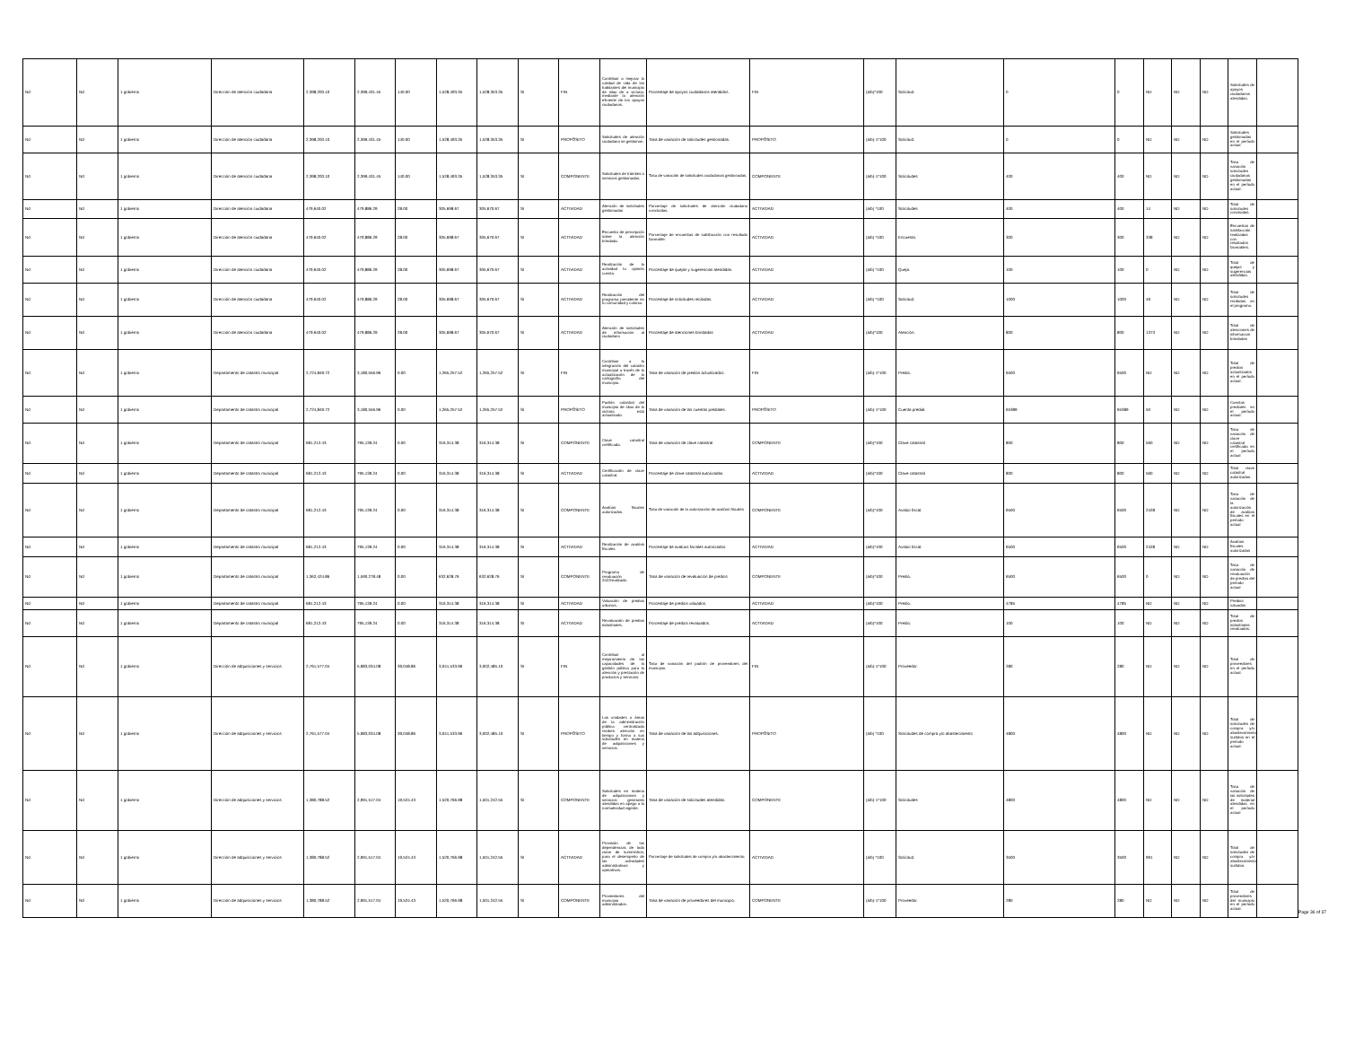| Nd | Nd | 1 gobierno | Dirección de atención ciudadana | 2,398,200.10 | 2,399,431.45 | 140.00 | 1,528,493.35 | 1,528,353.35 | SI | FIN | Contribuir a mejorar la calidad de vida de los habitantes del municipio de silao de a victoria, mediante la atención eficiente de los apoyos ciudadanos. | Porcentaje de apoyos ciudadanos atendidos. | FIN | (a/b)*100 | Solicitud. | 0 | 0 | ND | ND | ND | Solicitudes de apoyos ciudadanos atendidas. | |
| Nd | Nd | 1 gobierno | Dirección de atención ciudadana | 2,398,200.10 | 2,399,431.45 | 140.00 | 1,528,493.35 | 1,528,353.35 | SI | PROPÓSITO | Solicitudes de atención ciudadana se gestionan. | Tasa de variación de solicitudes gestionadas. | PROPÓSITO | (a/b)-1*100 | Solicitud. | 0 | 0 | ND | ND | ND | Solicitudes gestionadas en el período actual | |
| Nd | Nd | 1 gobierno | Dirección de atención ciudadana | 2,398,200.10 | 2,399,431.45 | 140.00 | 1,528,493.35 | 1,528,353.35 | SI | COMPONENTE | Solicitudes de trámites o servicios gestionadas. | Tasa de variación de solicitudes ciudadanas gestionadas. | COMPONENTE | (a/b)-1*100 | Solicitudes | 400 | 400 | ND | ND | ND | Tasa de variación solicitudes ciudadanas gestionadas en el período actual. | |
| Nd | Nd | 1 gobierno | Dirección de atención ciudadana | 479,640.02 | 479,886.29 | 28.00 | 305,698.67 | 305,670.67 | SI | ACTIVIDAD | Atención de solicitudes gestionadas | Porcentaje de solicitudes de atención ciudadana concluidas. | ACTIVIDAD | (a/b) *100 | Solicitudes | 400 | 400 | 14 | ND | ND | Total de solicitudes concluidas. | |
| Nd | Nd | 1 gobierno | Dirección de atención ciudadana | 479,640.02 | 479,886.29 | 28.00 | 305,698.67 | 305,670.67 | SI | ACTIVIDAD | Encuesta de percepción sobre la atención brindada. | Porcentaje de encuestas de satisfacción con resultado favorable. | ACTIVIDAD | (a/b) *100 | Encuesta. | 300 | 300 | 338 | ND | ND | Encuestas de satisfacción realizadas con resultados favorables. | |
| Nd | Nd | 1 gobierno | Dirección de atención ciudadana | 479,640.02 | 479,886.29 | 28.00 | 305,698.67 | 305,670.67 | SI | ACTIVIDAD | Realización de la actividad tu opinión cuenta. | Porcentaje de quejas y sugerencias atendidas. | ACTIVIDAD | (a/b) *100 | Queja. | 100 | 100 | 0 | ND | ND | Total de quejas y sugerencias atendidas. | |
| Nd | Nd | 1 gobierno | Dirección de atención ciudadana | 479,640.02 | 479,886.29 | 28.00 | 305,698.67 | 305,670.67 | SI | ACTIVIDAD | Realización del programa presidente en tu comunidad y colonia. | Porcentaje de solicitudes recibidas. | ACTIVIDAD | (a/b) *100 | Solicitud. | 1000 | 1000 | 49 | ND | ND | Total de solicitudes recibidas en el programa. | |
| Nd | Nd | 1 gobierno | Dirección de atención ciudadana | 479,640.02 | 479,886.29 | 28.00 | 305,698.67 | 305,670.67 | SI | ACTIVIDAD | Atención de solicitudes de información al ciudadano | Porcentaje de atenciones brindadas | ACTIVIDAD | (a/b)*100 | Atención. | 800 | 800 | 1373 | ND | ND | Total de atenciones de informacion brindadas | |
| Nd | Nd | 1 gobierno | Departamento de catastro municipal | 2,724,849.72 | 3,180,556.96 | 0.00 | 1,265,257.52 | 1,265,257.52 | SI | FIN | Contribuir a la integración del catastro municipal a través de la actualización de la cartografía del municipio. | Tasa de variación de predios actualizados. | FIN | (a/b)-1*100 | Predio. | 6500 | 6500 | ND | ND | ND | Total de predios actualizados en el período actual. | |
| Nd | Nd | 1 gobierno | Departamento de catastro municipal | 2,724,849.72 | 3,180,556.96 | 0.00 | 1,265,257.52 | 1,265,257.52 | SI | PROPÓSITO | Padrón catastral del municipio de silao de la victoria está actualizado. | Tasa de variación de las cuentas prediales. | PROPÓSITO | (a/b)-1*100 | Cuenta predial. | 65389 | 65389 | 50 | ND | ND | Cuentas prediales en el período actual. | |
| Nd | Nd | 1 gobierno | Departamento de catastro municipal | 681,212.43 | 795,139.24 | 0.00 | 316,314.38 | 316,314.38 | SI | COMPONENTE | Clave catastral certificada. | Tasa de variación de clave catastral | COMPONENTE | (a/b)*100 | Clave catastral | 800 | 800 | 560 | ND | ND | Tasa de variación de clave catastral certificada en el período actual | |
| Nd | Nd | 1 gobierno | Departamento de catastro municipal | 681,212.43 | 795,139.24 | 0.00 | 316,314.38 | 316,314.38 | SI | ACTIVIDAD | Certificación de clave catastral. | Porcentaje de clave catastral autorizadas. | ACTIVIDAD | (a/b)*100 | Clave catastral | 800 | 800 | 560 | ND | ND | Total clave catastral autorizadas. | |
| Nd | Nd | 1 gobierno | Departamento de catastro municipal | 681,212.43 | 795,139.24 | 0.00 | 316,314.38 | 316,314.38 | SI | COMPONENTE | Avalúos fiscales autorizados. | Tasa de variación de la autorización de avalúos fiscales | COMPONENTE | (a/b)*100 | Avalúo fiscal. | 6500 | 6500 | 2428 | ND | ND | Tasa de variación de la autorización de avalúos fiscales en el período actual | |
| Nd | Nd | 1 gobierno | Departamento de catastro municipal | 681,212.43 | 795,139.24 | 0.00 | 316,314.38 | 316,314.38 | SI | ACTIVIDAD | Realización de avalúos fiscales. | Porcentaje de avalúos fiscales autorizados. | ACTIVIDAD | (a/b)*100 | Avalúo fiscal. | 6500 | 6500 | 2428 | ND | ND | Avalúos fiscales autorizados | |
| Nd | Nd | 1 gobierno | Departamento de catastro municipal | 1,362,424.86 | 1,590,278.48 | 0.00 | 632,628.76 | 632,628.76 | SI | COMPONENTE | Programa de revaluación 2022realizado. | Tasa de variación de revaluación de predios | COMPONENTE | (a/b)*100 | Predio. | 6500 | 6500 | 0 | ND | ND | Tasa de variación de revaluación de predios del período actual | |
| Nd | Nd | 1 gobierno | Departamento de catastro municipal | 681,212.43 | 795,139.24 | 0.00 | 316,314.38 | 316,314.38 | SI | ACTIVIDAD | Valuación de predios urbanos. | Porcentaje de predios valuados. | ACTIVIDAD | (a/b)*100 | Predio. | 4785 | 4785 | ND | ND | ND | Predios valuados | |
| Nd | Nd | 1 gobierno | Departamento de catastro municipal | 681,212.43 | 795,139.24 | 0.00 | 316,314.38 | 316,314.38 | SI | ACTIVIDAD | Revaluación de predios industriales. | Porcentaje de predios revaluados. | ACTIVIDAD | (a/b)*100 | Predio. | 100 | 100 | ND | ND | ND | Total de predios industriales revaluados. | |
| Nd | Nd | 1 gobierno | Dirección de adquisiciones y servicios | 2,761,577.04 | 5,983,034.08 | 39,048.86 | 3,041,533.96 | 3,002,485.10 | SI | FIN | Contribuir al mejoramiento de las capacidades de la gestión pública para la atención y prestación de productos y servicios. | Tasa de variación del padrón de proveedores del municipio. | FIN | (a/b)-1*100 | Proveedor. | 280 | 280 | ND | ND | ND | Total de proveedores en el período actual. | |
| Nd | Nd | 1 gobierno | Dirección de adquisiciones y servicios | 2,761,577.04 | 5,983,034.08 | 39,048.86 | 3,041,533.96 | 3,002,485.10 | SI | PROPÓSITO | Las unidades o áreas de la administración pública centralizada reciben atención en tiempo y forma a sus solicitudes en materia de adquisiciones y servicios. | Tasa de variación de las adquisiciones. | PROPÓSITO | (a/b) *100 | Solicitudes de compra y/o abastecimiento | 4800 | 4800 | ND | ND | ND | Total de solicitudes de compra y/o abastecimiento surtidos en el período actual. | |
| Nd | Nd | 1 gobierno | Dirección de adquisiciones y servicios | 1,380,788.52 | 2,991,517.04 | 19,524.43 | 1,520,766.98 | 1,501,242.55 | SI | COMPONENTE | Solicitudes en materia de adquisiciones y servicios generales atendidas en apego a la normatividad vigente. | Tasa de variación de solicitudes atendidas. | COMPONENTE | (a/b)-1*100 | Solicitudes | 4800 | 4800 | ND | ND | ND | Tasa de variación de las solicitudes de material atendidas en el período actual | |
| Nd | Nd | 1 gobierno | Dirección de adquisiciones y servicios | 1,380,788.52 | 2,991,517.04 | 19,524.43 | 1,520,766.98 | 1,501,242.55 | SI | ACTIVIDAD | Provisión de las dependencias de toda clase de suministros, para el desempeño de las actividades administrativas y operativas. | Porcentaje de solicitudes de compra y/o abastecimiento. | ACTIVIDAD | (a/b) *100 | Solicitud. | 3500 | 3500 | 991 | ND | ND | Total de solicitudes de compra y/o abastecimiento surtidos. | |
| Nd | Nd | 1 gobierno | Dirección de adquisiciones y servicios | 1,380,788.52 | 2,991,517.04 | 19,524.43 | 1,520,766.98 | 1,501,242.55 | SI | COMPONENTE | Proveedores del municipio administrados. | Tasa de variación de proveedores del municipio. | COMPONENTE | (a/b)-1*100 | Proveedor. | 280 | 280 | ND | ND | ND | Total de proveedores del municipio en el período actual. | |
Page 36 of 37